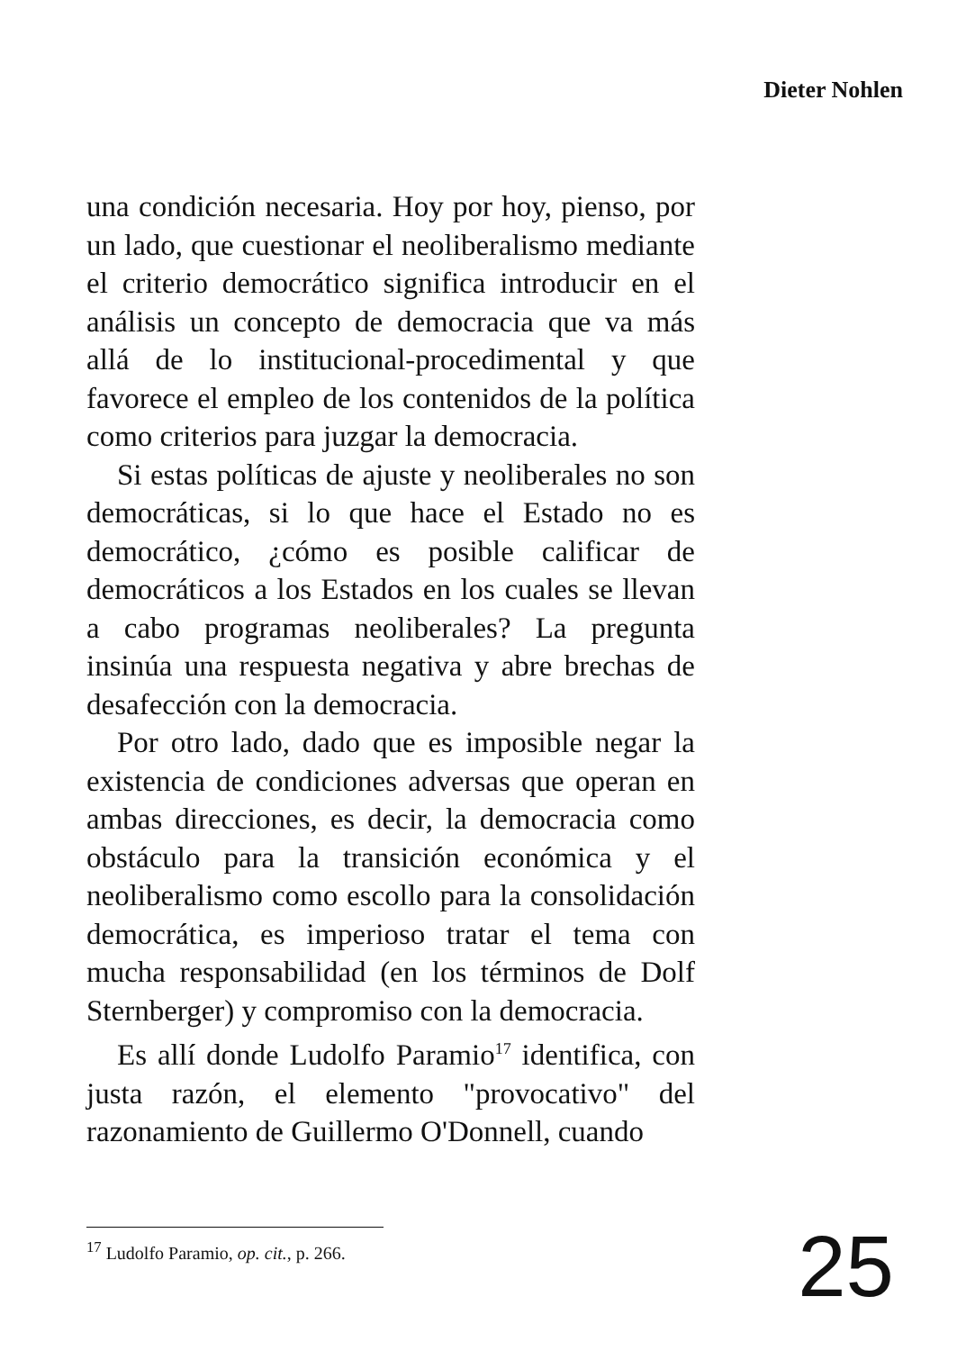Dieter Nohlen
una condición necesaria. Hoy por hoy, pienso, por un lado, que cuestionar el neoliberalismo mediante el criterio democrático significa introducir en el análisis un concepto de democracia que va más allá de lo institucional-procedimental y que favorece el empleo de los contenidos de la política como criterios para juzgar la democracia.
Si estas políticas de ajuste y neoliberales no son democráticas, si lo que hace el Estado no es democrático, ¿cómo es posible calificar de democráticos a los Estados en los cuales se llevan a cabo programas neoliberales? La pregunta insinúa una respuesta negativa y abre brechas de desafección con la democracia.
Por otro lado, dado que es imposible negar la existencia de condiciones adversas que operan en ambas direcciones, es decir, la democracia como obstáculo para la transición económica y el neoliberalismo como escollo para la consolidación democrática, es imperioso tratar el tema con mucha responsabilidad (en los términos de Dolf Sternberger) y compromiso con la democracia.
Es allí donde Ludolfo Paramio<sup>17</sup> identifica, con justa razón, el elemento "provocativo" del razonamiento de Guillermo O'Donnell, cuando
<sup>17</sup> Ludolfo Paramio, op. cit., p. 266.
25